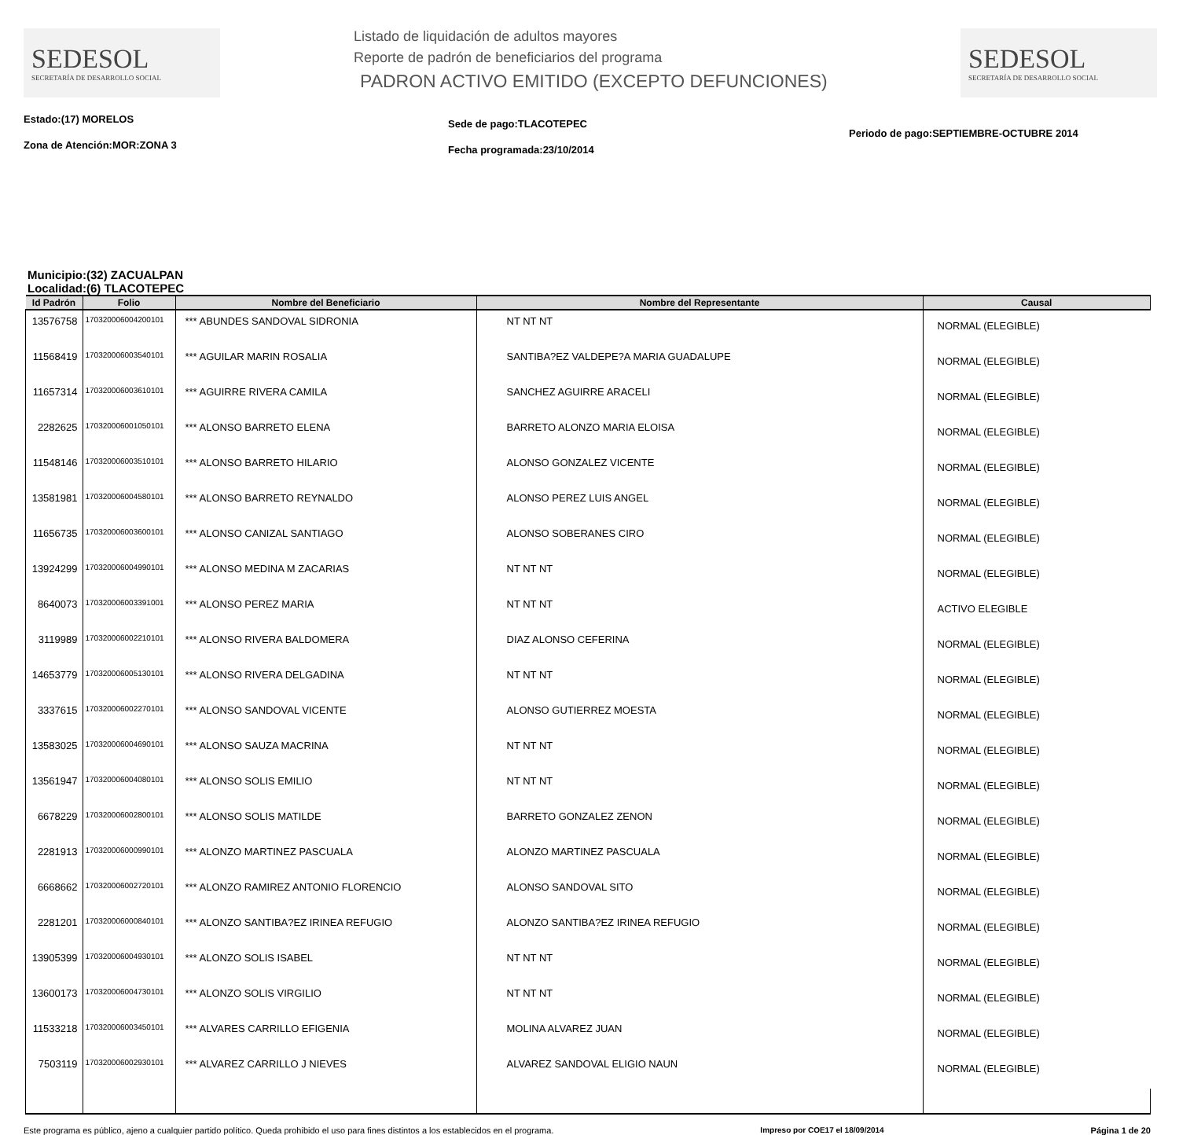SEDESOL
SECRETARÍA DE DESARROLLO SOCIAL
Listado de liquidación de adultos mayores
Reporte de padrón de beneficiarios del programa
PADRON ACTIVO EMITIDO (EXCEPTO DEFUNCIONES)
SEDESOL
SECRETARÍA DE DESARROLLO SOCIAL
Estado:(17) MORELOS
Zona de Atención:MOR:ZONA 3
Sede de pago:TLACOTEPEC
Fecha programada:23/10/2014
Periodo de pago:SEPTIEMBRE-OCTUBRE 2014
Municipio:(32) ZACUALPAN
Localidad:(6) TLACOTEPEC
| Id Padrón | Folio | Nombre del Beneficiario | Nombre del Representante | Causal |
| --- | --- | --- | --- | --- |
| 13576758 | 170320006004200101 | *** ABUNDES SANDOVAL SIDRONIA | NT NT NT | NORMAL (ELEGIBLE) |
| 11568419 | 170320006003540101 | *** AGUILAR MARIN ROSALIA | SANTIBA?EZ VALDEPE?A MARIA GUADALUPE | NORMAL (ELEGIBLE) |
| 11657314 | 170320006003610101 | *** AGUIRRE RIVERA CAMILA | SANCHEZ AGUIRRE ARACELI | NORMAL (ELEGIBLE) |
| 2282625 | 170320006001050101 | *** ALONSO BARRETO ELENA | BARRETO ALONZO MARIA ELOISA | NORMAL (ELEGIBLE) |
| 11548146 | 170320006003510101 | *** ALONSO BARRETO HILARIO | ALONSO GONZALEZ VICENTE | NORMAL (ELEGIBLE) |
| 13581981 | 170320006004580101 | *** ALONSO BARRETO REYNALDO | ALONSO PEREZ LUIS ANGEL | NORMAL (ELEGIBLE) |
| 11656735 | 170320006003600101 | *** ALONSO CANIZAL SANTIAGO | ALONSO SOBERANES CIRO | NORMAL (ELEGIBLE) |
| 13924299 | 170320006004990101 | *** ALONSO MEDINA M ZACARIAS | NT NT NT | NORMAL (ELEGIBLE) |
| 8640073 | 170320006003391001 | *** ALONSO PEREZ MARIA | NT NT NT | ACTIVO ELEGIBLE |
| 3119989 | 170320006002210101 | *** ALONSO RIVERA BALDOMERA | DIAZ ALONSO CEFERINA | NORMAL (ELEGIBLE) |
| 14653779 | 170320006005130101 | *** ALONSO RIVERA DELGADINA | NT NT NT | NORMAL (ELEGIBLE) |
| 3337615 | 170320006002270101 | *** ALONSO SANDOVAL VICENTE | ALONSO GUTIERREZ MOESTA | NORMAL (ELEGIBLE) |
| 13583025 | 170320006004690101 | *** ALONSO SAUZA MACRINA | NT NT NT | NORMAL (ELEGIBLE) |
| 13561947 | 170320006004080101 | *** ALONSO SOLIS EMILIO | NT NT NT | NORMAL (ELEGIBLE) |
| 6678229 | 170320006002800101 | *** ALONSO SOLIS MATILDE | BARRETO GONZALEZ ZENON | NORMAL (ELEGIBLE) |
| 2281913 | 170320006000990101 | *** ALONZO MARTINEZ PASCUALA | ALONZO MARTINEZ PASCUALA | NORMAL (ELEGIBLE) |
| 6668662 | 170320006002720101 | *** ALONZO RAMIREZ ANTONIO FLORENCIO | ALONSO SANDOVAL SITO | NORMAL (ELEGIBLE) |
| 2281201 | 170320006000840101 | *** ALONZO SANTIBA?EZ IRINEA REFUGIO | ALONZO SANTIBA?EZ IRINEA REFUGIO | NORMAL (ELEGIBLE) |
| 13905399 | 170320006004930101 | *** ALONZO SOLIS ISABEL | NT NT NT | NORMAL (ELEGIBLE) |
| 13600173 | 170320006004730101 | *** ALONZO SOLIS VIRGILIO | NT NT NT | NORMAL (ELEGIBLE) |
| 11533218 | 170320006003450101 | *** ALVARES CARRILLO EFIGENIA | MOLINA ALVAREZ JUAN | NORMAL (ELEGIBLE) |
| 7503119 | 170320006002930101 | *** ALVAREZ CARRILLO J NIEVES | ALVAREZ SANDOVAL ELIGIO NAUN | NORMAL (ELEGIBLE) |
Este programa es público, ajeno a cualquier partido político. Queda prohibido el uso para fines distintos a los establecidos en el programa. Impreso por COE17 el 18/09/2014 Página 1 de 20